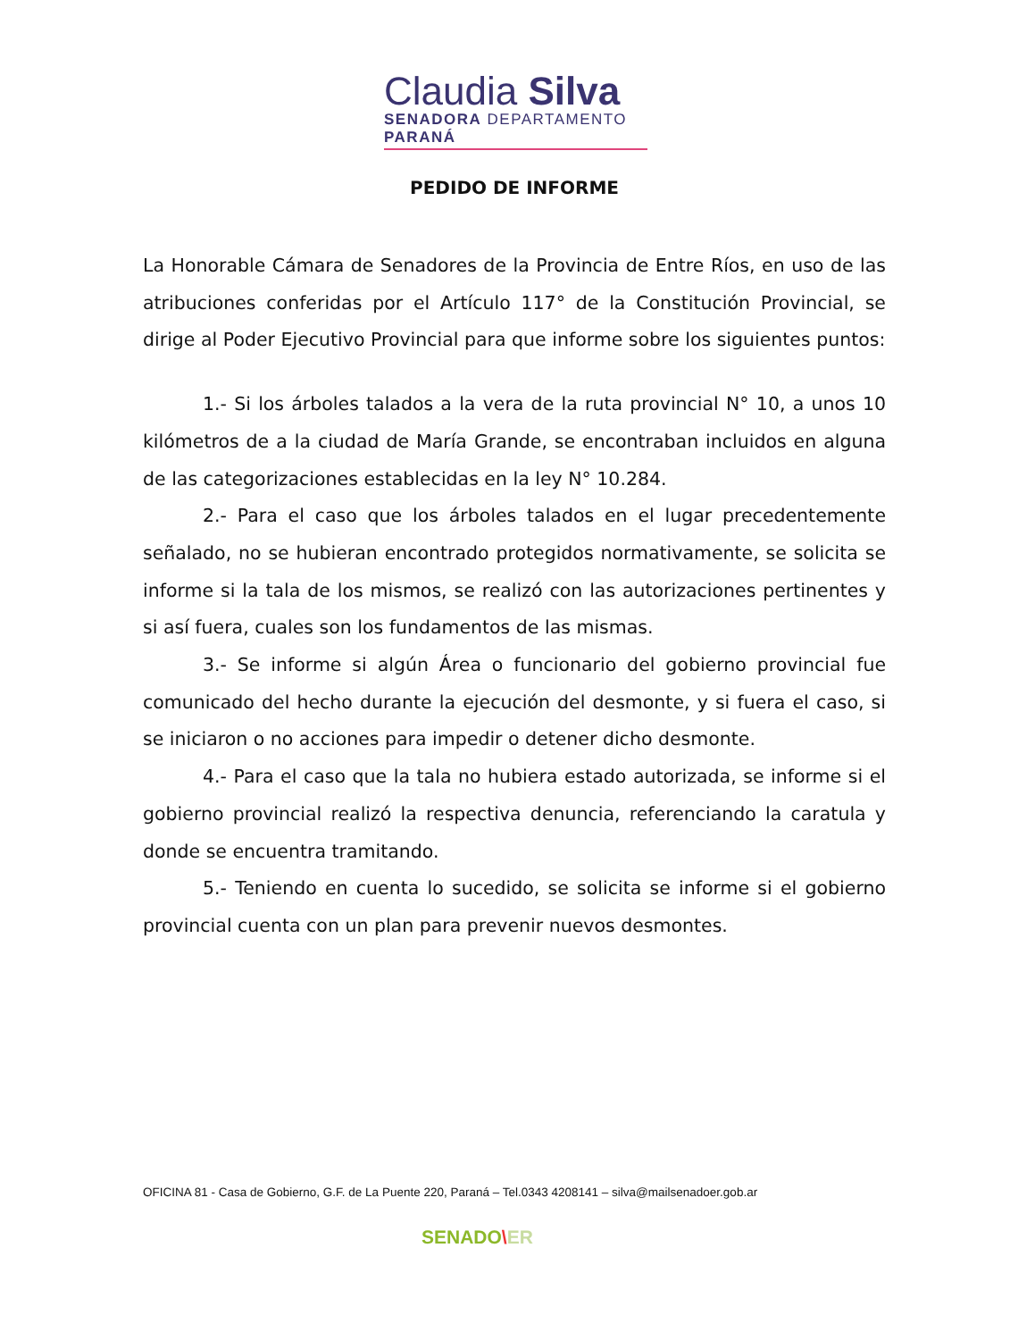Claudia Silva
SENADORA DEPARTAMENTO PARANÁ
PEDIDO DE INFORME
La Honorable Cámara de Senadores de la Provincia de Entre Ríos, en uso de las atribuciones conferidas por el Artículo 117° de la Constitución Provincial, se dirige al Poder Ejecutivo Provincial para que informe sobre los siguientes puntos:
1.- Si los árboles talados a la vera de la ruta provincial N° 10, a unos 10 kilómetros de a la ciudad de María Grande, se encontraban incluidos en alguna de las categorizaciones establecidas en la ley N° 10.284.
2.- Para el caso que los árboles talados en el lugar precedentemente señalado, no se hubieran encontrado protegidos normativamente, se solicita se informe si la tala de los mismos, se realizó con las autorizaciones pertinentes y si así fuera, cuales son los fundamentos de las mismas.
3.- Se informe si algún Área o funcionario del gobierno provincial fue comunicado del hecho durante la ejecución del desmonte, y si fuera el caso, si se iniciaron o no acciones para impedir o detener dicho desmonte.
4.- Para el caso que la tala no hubiera estado autorizada, se informe si el gobierno provincial realizó la respectiva denuncia, referenciando la caratula y donde se encuentra tramitando.
5.- Teniendo en cuenta lo sucedido, se solicita se informe si el gobierno provincial cuenta con un plan para prevenir nuevos desmontes.
OFICINA 81 - Casa de Gobierno, G.F. de La Puente 220, Paraná – Tel.0343 4208141 – silva@mailsenadoer.gob.ar
SENADO\ER